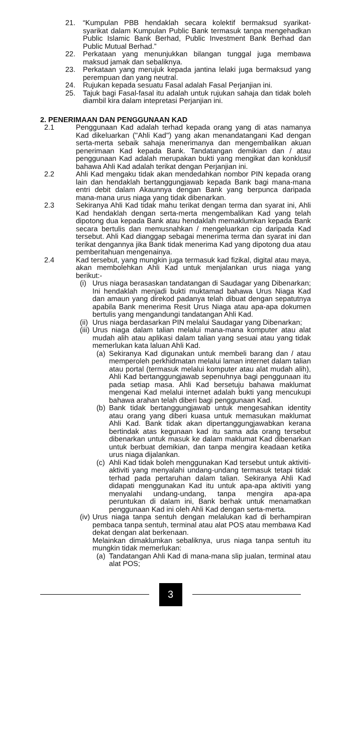21. “Kumpulan PBB hendaklah secara kolektif bermaksud syarikat-syarikat dalam Kumpulan Public Bank termasuk tanpa mengehadkan Public Islamic Bank Berhad, Public Investment Bank Berhad dan Public Mutual Berhad.”
22. Perkataan yang menunjukkan bilangan tunggal juga membawa maksud jamak dan sebaliknya.
23. Perkataan yang merujuk kepada jantina lelaki juga bermaksud yang perempuan dan yang neutral.
24. Rujukan kepada sesuatu Fasal adalah Fasal Perjanjian ini.
25. Tajuk bagi Fasal-fasal itu adalah untuk rujukan sahaja dan tidak boleh diambil kira dalam intepretasi Perjanjian ini.
2. PENERIMAAN DAN PENGGUNAAN KAD
2.1 Penggunaan Kad adalah terhad kepada orang yang di atas namanya Kad dikeluarkan (''Ahli Kad'') yang akan menandatangani Kad dengan serta-merta sebaik sahaja menerimanya dan mengembalikan akuan penerimaan Kad kepada Bank. Tandatangan demikian dan / atau penggunaan Kad adalah merupakan bukti yang mengikat dan konklusif bahawa Ahli Kad adalah terikat dengan Perjanjian ini.
2.2 Ahli Kad mengaku tidak akan mendedahkan nombor PIN kepada orang lain dan hendaklah bertanggungjawab kepada Bank bagi mana-mana entri debit dalam Akaunnya dengan Bank yang berpunca daripada mana-mana urus niaga yang tidak dibenarkan.
2.3 Sekiranya Ahli Kad tidak mahu terikat dengan terma dan syarat ini, Ahli Kad hendaklah dengan serta-merta mengembalikan Kad yang telah dipotong dua kepada Bank atau hendaklah memaklumkan kepada Bank secara bertulis dan memusnahkan / mengeluarkan cip daripada Kad tersebut. Ahli Kad dianggap sebagai menerima terma dan syarat ini dan terikat dengannya jika Bank tidak menerima Kad yang dipotong dua atau pemberitahuan mengenainya.
2.4 Kad tersebut, yang mungkin juga termasuk kad fizikal, digital atau maya, akan membolehkan Ahli Kad untuk menjalankan urus niaga yang berikut:-
(i) Urus niaga berasaskan tandatangan di Saudagar yang Dibenarkan; Ini hendaklah menjadi bukti muktamad bahawa Urus Niaga Kad dan amaun yang direkod padanya telah dibuat dengan sepatutnya apabila Bank menerima Resit Urus Niaga atau apa-apa dokumen bertulis yang mengandungi tandatangan Ahli Kad.
(ii) Urus niaga berdasarkan PIN melalui Saudagar yang Dibenarkan;
(iii) Urus niaga dalam talian melalui mana-mana komputer atau alat mudah alih atau aplikasi dalam talian yang sesuai atau yang tidak memerlukan kata laluan Ahli Kad.
(a) Sekiranya Kad digunakan untuk membeli barang dan / atau memperoleh perkhidmatan melalui laman internet dalam talian atau portal (termasuk melalui komputer atau alat mudah alih), Ahli Kad bertanggungjawab sepenuhnya bagi penggunaan itu pada setiap masa. Ahli Kad bersetuju bahawa maklumat mengenai Kad melalui internet adalah bukti yang mencukupi bahawa arahan telah diberi bagi penggunaan Kad.
(b) Bank tidak bertanggungjawab untuk mengesahkan identity atau orang yang diberi kuasa untuk memasukan maklumat Ahli Kad. Bank tidak akan dipertanggungjawabkan kerana bertindak atas kegunaan kad itu sama ada orang tersebut dibenarkan untuk masuk ke dalam maklumat Kad dibenarkan untuk berbuat demikian, dan tanpa mengira keadaan ketika urus niaga dijalankan.
(c) Ahli Kad tidak boleh menggunakan Kad tersebut untuk aktiviti-aktiviti yang menyalahi undang-undang termasuk tetapi tidak terhad pada pertaruhan dalam talian. Sekiranya Ahli Kad didapati menggunakan Kad itu untuk apa-apa aktiviti yang menyalahi undang-undang, tanpa mengira apa-apa peruntukan di dalam ini, Bank berhak untuk menamatkan penggunaan Kad ini oleh Ahli Kad dengan serta-merta.
(iv) Urus niaga tanpa sentuh dengan melalukan kad di berhampiran pembaca tanpa sentuh, terminal atau alat POS atau membawa Kad dekat dengan alat berkenaan.
Melainkan dimaklumkan sebaliknya, urus niaga tanpa sentuh itu mungkin tidak memerlukan:
(a) Tandatangan Ahli Kad di mana-mana slip jualan, terminal atau alat POS;
3